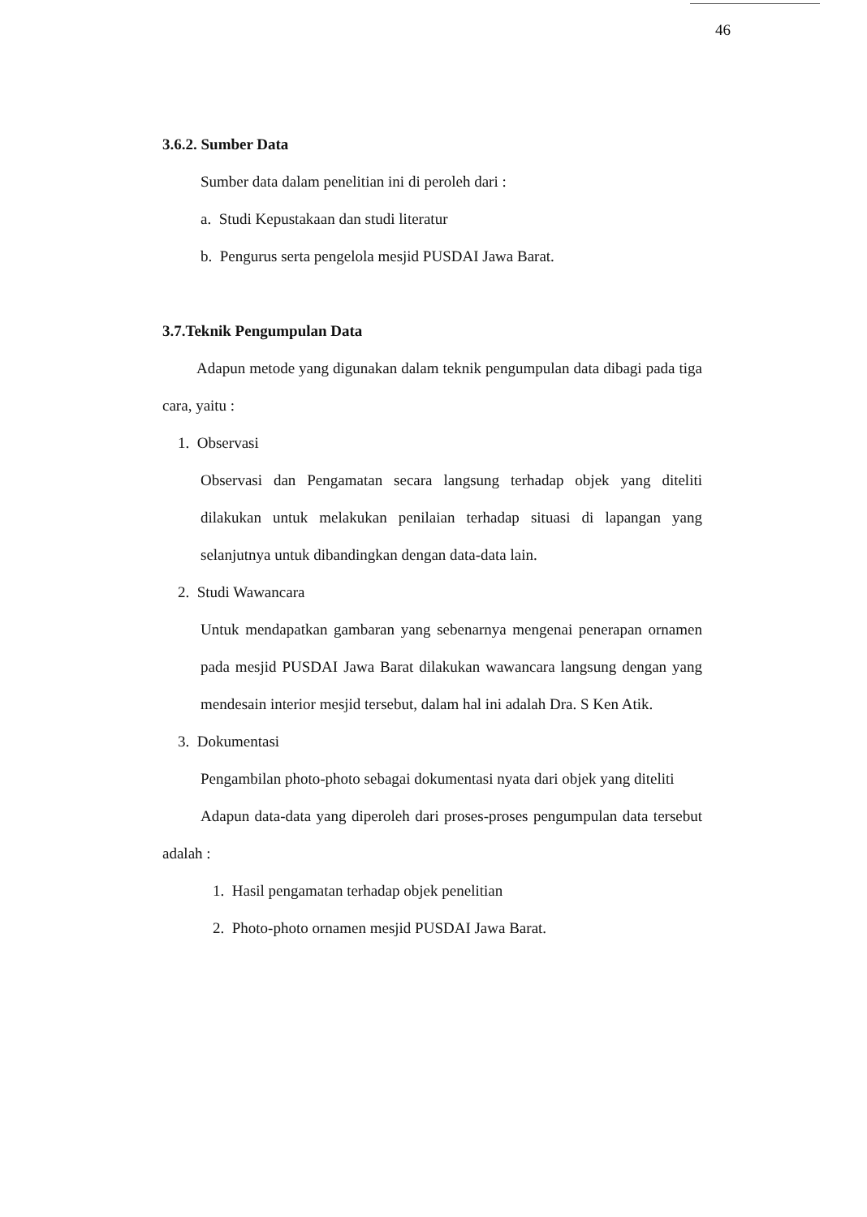46
3.6.2. Sumber Data
Sumber data dalam penelitian ini di peroleh dari :
a. Studi Kepustakaan dan studi literatur
b. Pengurus serta pengelola mesjid PUSDAI Jawa Barat.
3.7.Teknik Pengumpulan Data
Adapun metode yang digunakan dalam teknik pengumpulan data dibagi pada tiga cara, yaitu :
1. Observasi
Observasi dan Pengamatan secara langsung terhadap objek yang diteliti dilakukan untuk melakukan penilaian terhadap situasi di lapangan yang selanjutnya untuk dibandingkan dengan data-data lain.
2. Studi Wawancara
Untuk mendapatkan gambaran yang sebenarnya mengenai penerapan ornamen pada mesjid PUSDAI Jawa Barat dilakukan wawancara langsung dengan yang mendesain interior mesjid tersebut, dalam hal ini adalah Dra. S Ken Atik.
3. Dokumentasi
Pengambilan photo-photo sebagai dokumentasi nyata dari objek yang diteliti
Adapun data-data yang diperoleh dari proses-proses pengumpulan data tersebut adalah :
1. Hasil pengamatan terhadap objek penelitian
2. Photo-photo ornamen mesjid PUSDAI Jawa Barat.